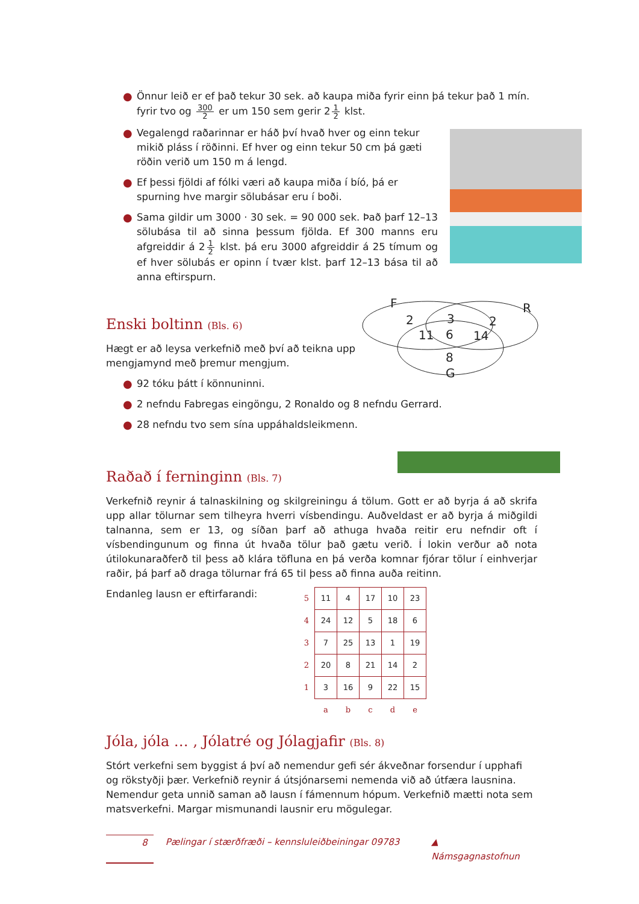● Önnur leið er ef það tekur 30 sek. að kaupa miða fyrir einn þá tekur það 1 mín. fyrir tvo og 300 2 er um 150 sem gerir 2 1 2 klst.
● Vegalengd raðarinnar er háð því hvað hver og einn tekur mikið pláss í röðinni. Ef hver og einn tekur 50 cm þá gæti röðin verið um 150 m á lengd.
● Ef þessi fjöldi af fólki væri að kaupa miða í bíó, þá er spurning hve margir sölubásar eru í boði.
● Sama gildir um 3000 · 30 sek. = 90 000 sek. Það þarf 12–13 sölubása til að sinna þessum fjölda. Ef 300 manns eru afgreiddir á 2 1 2 klst. þá eru 3000 afgreiddir á 25 tímum og ef hver sölubás er opinn í tvær klst. þarf 12–13 bása til að anna eftirspurn.
Enski boltinn (Bls. 6)
Hægt er að leysa verkefnið með því að teikna upp mengjamynd með þremur mengjum.
● 92 tóku þátt í könnuninni.
● 2 nefndu Fabregas eingöngu, 2 Ronaldo og 8 nefndu Gerrard.
● 28 nefndu tvo sem sína uppáhaldsleikmenn.
Raðað í ferninginn (Bls. 7)
Verkefnið reynir á talnaskilning og skilgreiningu á tölum. Gott er að byrja á að skrifa upp allar tölurnar sem tilheyra hverri vísbendingu. Auðveldast er að byrja á miðgildi talnanna, sem er 13, og síðan þarf að athuga hvaða reitir eru nefndir oft í vísbendingunum og finna út hvaða tölur það gætu verið. Í lokin verður að nota útilokunaraðferð til þess að klára töfluna en þá verða komnar fjórar tölur í einhverjar raðir, þá þarf að draga tölurnar frá 65 til þess að finna auða reitinn.
Endanleg lausn er eftirfarandi:
| 5 | 11 | 4 | 17 | 10 | 23 |
| 4 | 24 | 12 | 5 | 18 | 6 |
| 3 | 7 | 25 | 13 | 1 | 19 |
| 2 | 20 | 8 | 21 | 14 | 2 |
| 1 | 3 | 16 | 9 | 22 | 15 |
| | a | b | c | d | e |
Jóla, jóla … , Jólatré og Jólagjafir (Bls. 8)
Stórt verkefni sem byggist á því að nemendur gefi sér ákveðnar forsendur í upphafi og rökstyðji þær. Verkefnið reynir á útsjónarsemi nemenda við að útfæra lausnina. Nemendur geta unnið saman að lausn í fámennum hópum. Verkefnið mætti nota sem matsverkefni. Margar mismunandi lausnir eru mögulegar.
F
R
2
3
2
11
6
14
8
G
8 Pælingar í stærðfræði – kennsluleiðbeiningar 09783 ▲ Námsgagnastofnun